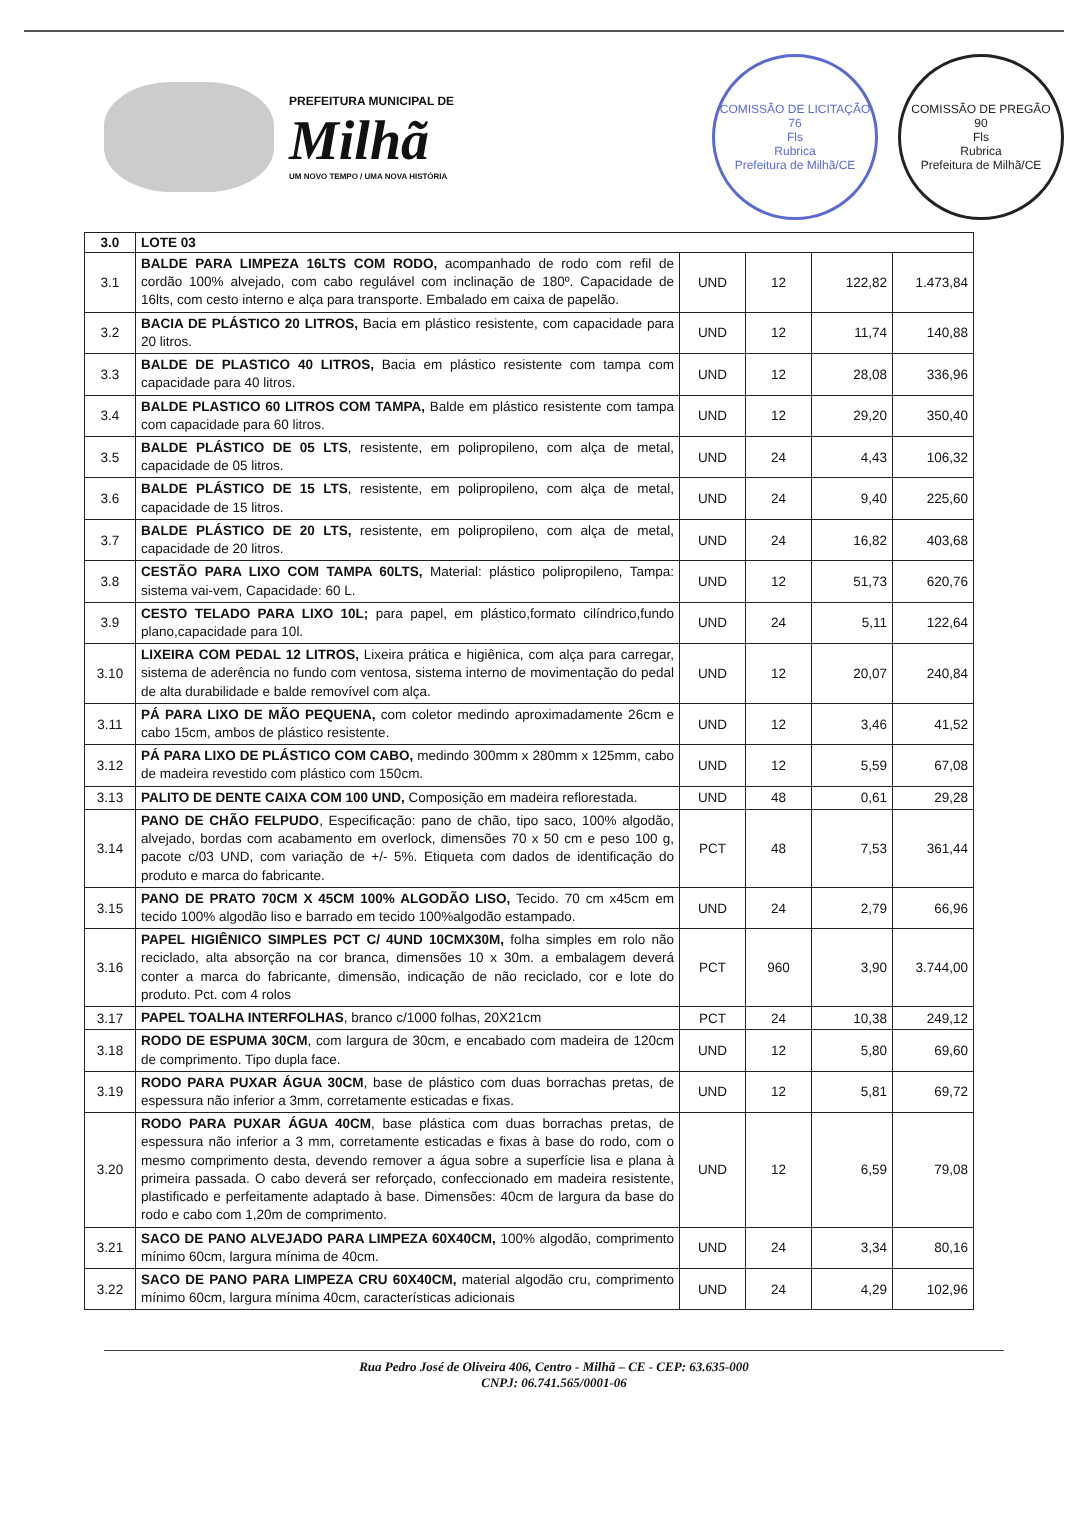PREFEITURA MUNICIPAL DE
Milhã
UM NOVO TEMPO / UMA NOVA HISTÓRIA
COMISSÃO DE LICITAÇÃO
76
Fls
Rubrica
Prefeitura de Milhã/CE
COMISSÃO DE PREGÃO
90
Fls
Rubrica
Prefeitura de Milhã/CE
| 3.0 | LOTE 03 | | | | |
| 3.1 | BALDE PARA LIMPEZA 16LTS COM RODO, acompanhado de rodo com refil de cordão 100% alvejado, com cabo regulável com inclinação de 180º. Capacidade de 16lts, com cesto interno e alça para transporte. Embalado em caixa de papelão. | UND | 12 | 122,82 | 1.473,84 |
| 3.2 | BACIA DE PLÁSTICO 20 LITROS, Bacia em plástico resistente, com capacidade para 20 litros. | UND | 12 | 11,74 | 140,88 |
| 3.3 | BALDE DE PLASTICO 40 LITROS, Bacia em plástico resistente com tampa com capacidade para 40 litros. | UND | 12 | 28,08 | 336,96 |
| 3.4 | BALDE PLASTICO 60 LITROS COM TAMPA, Balde em plástico resistente com tampa com capacidade para 60 litros. | UND | 12 | 29,20 | 350,40 |
| 3.5 | BALDE PLÁSTICO DE 05 LTS , resistente, em polipropileno, com alça de metal, capacidade de 05 litros. | UND | 24 | 4,43 | 106,32 |
| 3.6 | BALDE PLÁSTICO DE 15 LTS , resistente, em polipropileno, com alça de metal, capacidade de 15 litros. | UND | 24 | 9,40 | 225,60 |
| 3.7 | BALDE PLÁSTICO DE 20 LTS, resistente, em polipropileno, com alça de metal, capacidade de 20 litros. | UND | 24 | 16,82 | 403,68 |
| 3.8 | CESTÃO PARA LIXO COM TAMPA 60LTS, Material: plástico polipropileno, Tampa: sistema vai-vem, Capacidade: 60 L. | UND | 12 | 51,73 | 620,76 |
| 3.9 | CESTO TELADO PARA LIXO 10L; para papel, em plástico,formato cilíndrico,fundo plano,capacidade para 10l. | UND | 24 | 5,11 | 122,64 |
| 3.10 | LIXEIRA COM PEDAL 12 LITROS, Lixeira prática e higiênica, com alça para carregar, sistema de aderência no fundo com ventosa, sistema interno de movimentação do pedal de alta durabilidade e balde removível com alça. | UND | 12 | 20,07 | 240,84 |
| 3.11 | PÁ PARA LIXO DE MÃO PEQUENA, com coletor medindo aproximadamente 26cm e cabo 15cm, ambos de plástico resistente. | UND | 12 | 3,46 | 41,52 |
| 3.12 | PÁ PARA LIXO DE PLÁSTICO COM CABO, medindo 300mm x 280mm x 125mm, cabo de madeira revestido com plástico com 150cm. | UND | 12 | 5,59 | 67,08 |
| 3.13 | PALITO DE DENTE CAIXA COM 100 UND, Composição em madeira reflorestada. | UND | 48 | 0,61 | 29,28 |
| 3.14 | PANO DE CHÃO FELPUDO , Especificação: pano de chão, tipo saco, 100% algodão, alvejado, bordas com acabamento em overlock, dimensões 70 x 50 cm e peso 100 g, pacote c/03 UND, com variação de +/- 5%. Etiqueta com dados de identificação do produto e marca do fabricante. | PCT | 48 | 7,53 | 361,44 |
| 3.15 | PANO DE PRATO 70CM X 45CM 100% ALGODÃO LISO, Tecido. 70 cm x45cm em tecido 100% algodão liso e barrado em tecido 100%algodão estampado. | UND | 24 | 2,79 | 66,96 |
| 3.16 | PAPEL HIGIÊNICO SIMPLES PCT C/ 4UND 10CMX30M, folha simples em rolo não reciclado, alta absorção na cor branca, dimensões 10 x 30m. a embalagem deverá conter a marca do fabricante, dimensão, indicação de não reciclado, cor e lote do produto. Pct. com 4 rolos | PCT | 960 | 3,90 | 3.744,00 |
| 3.17 | PAPEL TOALHA INTERFOLHAS , branco c/1000 folhas, 20X21cm | PCT | 24 | 10,38 | 249,12 |
| 3.18 | RODO DE ESPUMA 30CM , com largura de 30cm, e encabado com madeira de 120cm de comprimento. Tipo dupla face. | UND | 12 | 5,80 | 69,60 |
| 3.19 | RODO PARA PUXAR ÁGUA 30CM , base de plástico com duas borrachas pretas, de espessura não inferior a 3mm, corretamente esticadas e fixas. | UND | 12 | 5,81 | 69,72 |
| 3.20 | RODO PARA PUXAR ÁGUA 40CM , base plástica com duas borrachas pretas, de espessura não inferior a 3 mm, corretamente esticadas e fixas à base do rodo, com o mesmo comprimento desta, devendo remover a água sobre a superfície lisa e plana à primeira passada. O cabo deverá ser reforçado, confeccionado em madeira resistente, plastificado e perfeitamente adaptado à base. Dimensões: 40cm de largura da base do rodo e cabo com 1,20m de comprimento. | UND | 12 | 6,59 | 79,08 |
| 3.21 | SACO DE PANO ALVEJADO PARA LIMPEZA 60X40CM, 100% algodão, comprimento mínimo 60cm, largura mínima de 40cm. | UND | 24 | 3,34 | 80,16 |
| 3.22 | SACO DE PANO PARA LIMPEZA CRU 60X40CM, material algodão cru, comprimento mínimo 60cm, largura mínima 40cm, características adicionais | UND | 24 | 4,29 | 102,96 |
Rua Pedro José de Oliveira 406, Centro - Milhã – CE - CEP: 63.635-000
CNPJ: 06.741.565/0001-06